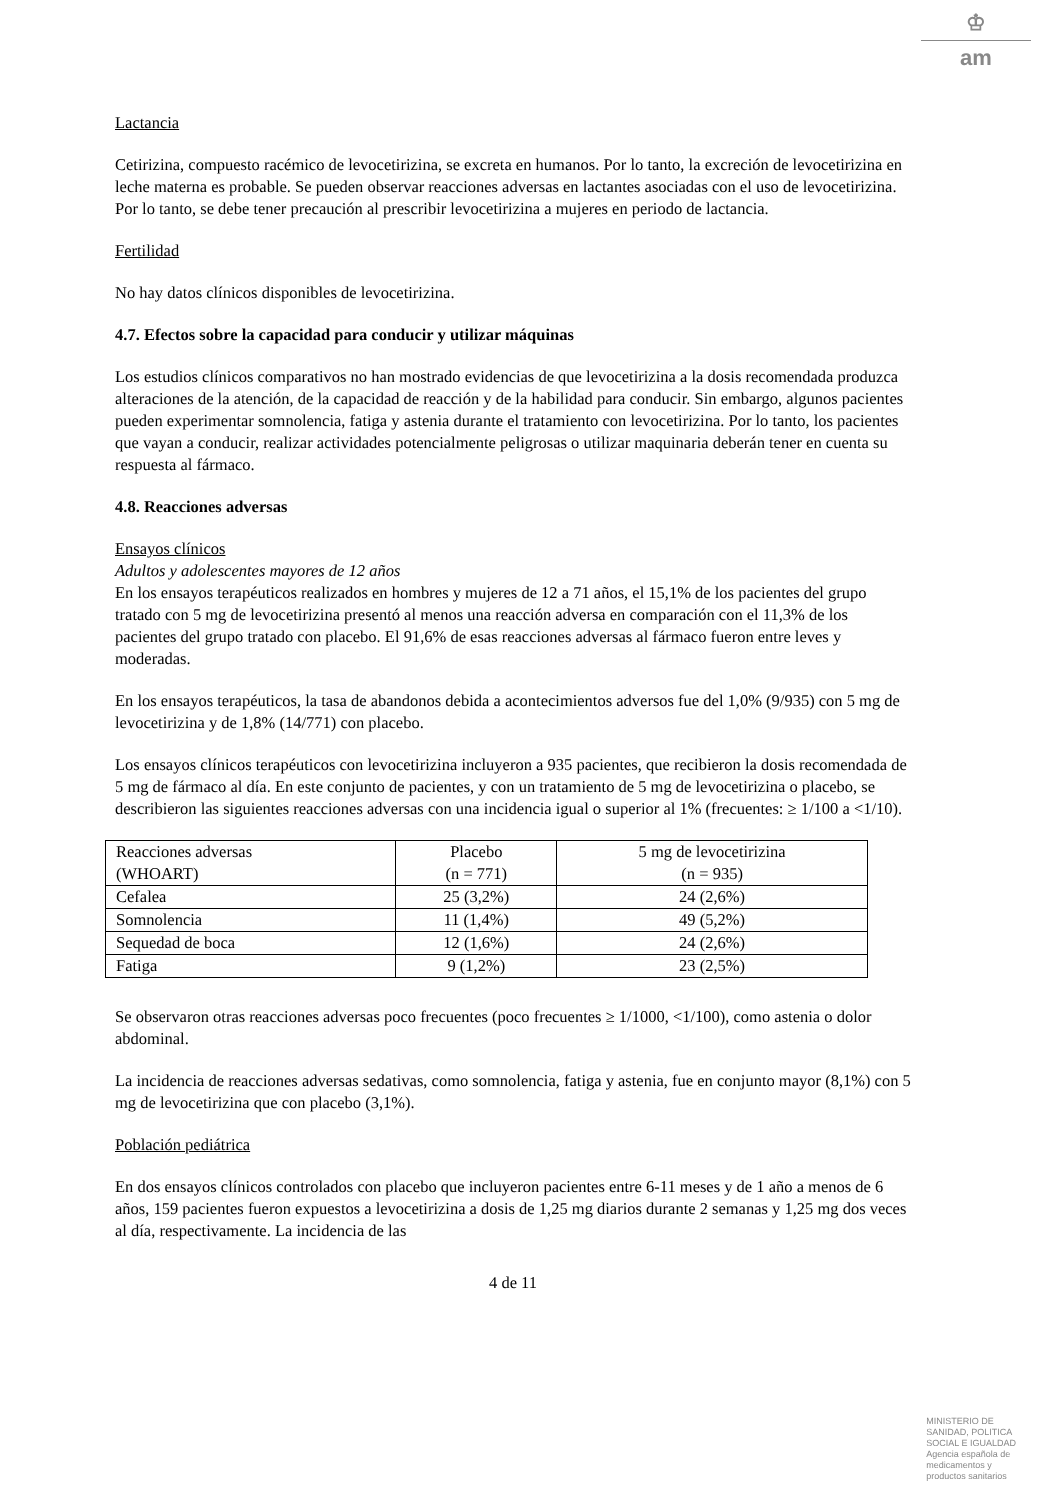♔
am
Lactancia
Cetirizina, compuesto racémico de levocetirizina, se excreta en humanos. Por lo tanto, la excreción de levocetirizina en leche materna es probable. Se pueden observar reacciones adversas en lactantes asociadas con el uso de levocetirizina. Por lo tanto, se debe tener precaución al prescribir levocetirizina a mujeres en periodo de lactancia.
Fertilidad
No hay datos clínicos disponibles de levocetirizina.
4.7. Efectos sobre la capacidad para conducir y utilizar máquinas
Los estudios clínicos comparativos no han mostrado evidencias de que levocetirizina a la dosis recomendada produzca alteraciones de la atención, de la capacidad de reacción y de la habilidad para conducir. Sin embargo, algunos pacientes pueden experimentar somnolencia, fatiga y astenia durante el tratamiento con levocetirizina. Por lo tanto, los pacientes que vayan a conducir, realizar actividades potencialmente peligrosas o utilizar maquinaria deberán tener en cuenta su respuesta al fármaco.
4.8. Reacciones adversas
Ensayos clínicos
Adultos y adolescentes mayores de 12 años
En los ensayos terapéuticos realizados en hombres y mujeres de 12 a 71 años, el 15,1% de los pacientes del grupo tratado con 5 mg de levocetirizina presentó al menos una reacción adversa en comparación con el 11,3% de los pacientes del grupo tratado con placebo. El 91,6% de esas reacciones adversas al fármaco fueron entre leves y moderadas.
En los ensayos terapéuticos, la tasa de abandonos debida a acontecimientos adversos fue del 1,0% (9/935) con 5 mg de levocetirizina y de 1,8% (14/771) con placebo.
Los ensayos clínicos terapéuticos con levocetirizina incluyeron a 935 pacientes, que recibieron la dosis recomendada de 5 mg de fármaco al día. En este conjunto de pacientes, y con un tratamiento de 5 mg de levocetirizina o placebo, se describieron las siguientes reacciones adversas con una incidencia igual o superior al 1% (frecuentes: ≥ 1/100 a <1/10).
| Reacciones adversas (WHOART) | Placebo (n = 771) | 5 mg de levocetirizina (n = 935) |
| Cefalea | 25 (3,2%) | 24 (2,6%) |
| Somnolencia | 11 (1,4%) | 49 (5,2%) |
| Sequedad de boca | 12 (1,6%) | 24 (2,6%) |
| Fatiga | 9 (1,2%) | 23 (2,5%) |
Se observaron otras reacciones adversas poco frecuentes (poco frecuentes ≥ 1/1000, <1/100), como astenia o dolor abdominal.
La incidencia de reacciones adversas sedativas, como somnolencia, fatiga y astenia, fue en conjunto mayor (8,1%) con 5 mg de levocetirizina que con placebo (3,1%).
Población pediátrica
En dos ensayos clínicos controlados con placebo que incluyeron pacientes entre 6-11 meses y de 1 año a menos de 6 años, 159 pacientes fueron expuestos a levocetirizina a dosis de 1,25 mg diarios durante 2 semanas y 1,25 mg dos veces al día, respectivamente. La incidencia de las
4 de 11
MINISTERIO DE
SANIDAD, POLITICA
SOCIAL E IGUALDAD
Agencia española de
medicamentos y
productos sanitarios